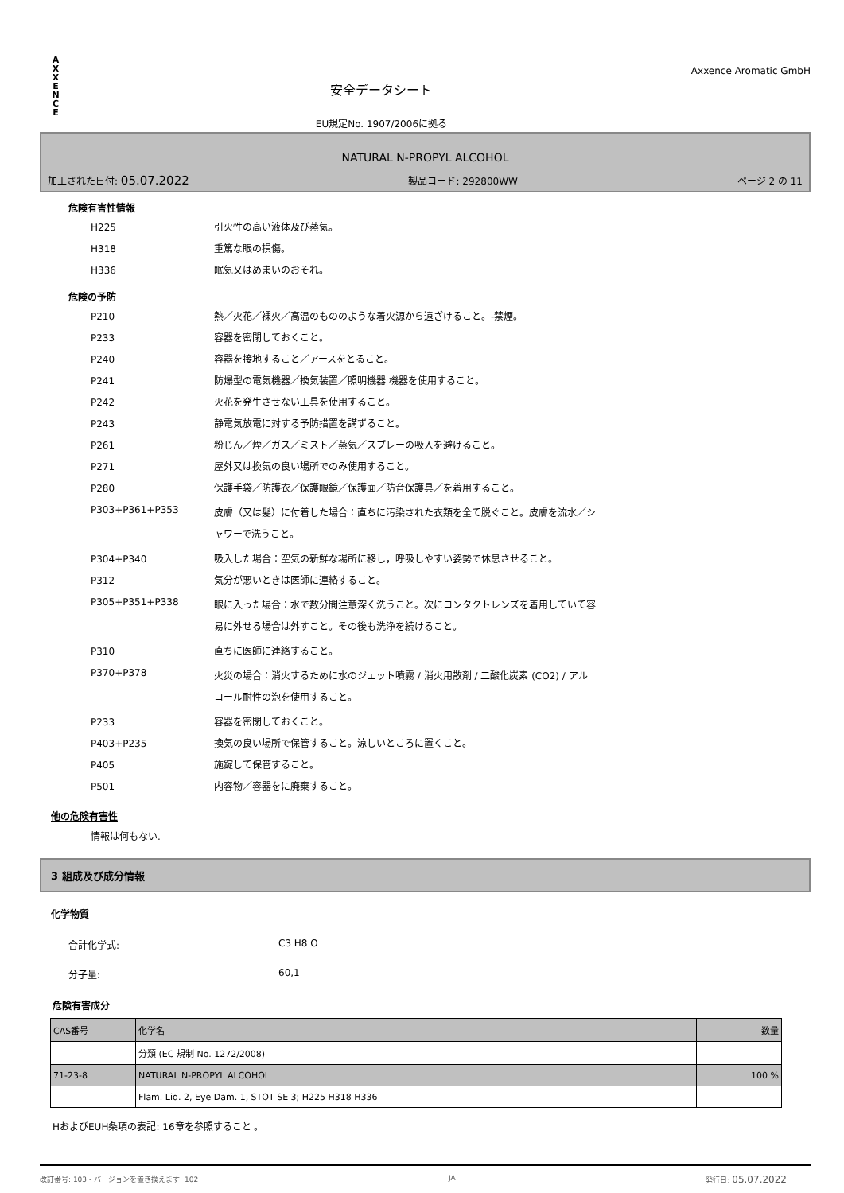A
X
X
E
N
C
E
安全データシート
EU規定No. 1907/2006に拠る
Axxence Aromatic GmbH
NATURAL N-PROPYL ALCOHOL
加工された日付: 05.07.2022 製品コード: 292800WW ページ 2 の 11
危険有害性情報
H225 引火性の高い液体及び蒸気。
H318 重篤な眼の損傷。
H336 眠気又はめまいのおそれ。
危険の予防
P210 熱／火花／裸火／高温のもののような着火源から遠ざけること。-禁煙。
P233 容器を密閉しておくこと。
P240 容器を接地すること／アースをとること。
P241 防爆型の電気機器／換気装置／照明機器 機器を使用すること。
P242 火花を発生させない工具を使用すること。
P243 静電気放電に対する予防措置を講ずること。
P261 粉じん／煙／ガス／ミスト／蒸気／スプレーの吸入を避けること。
P271 屋外又は換気の良い場所でのみ使用すること。
P280 保護手袋／防護衣／保護眼鏡／保護面／防音保護具／を着用すること。
P303+P361+P353 皮膚（又は髪）に付着した場合：直ちに汚染された衣類を全て脱ぐこと。皮膚を流水／シャワーで洗うこと。
P304+P340 吸入した場合：空気の新鮮な場所に移し，呼吸しやすい姿勢で休息させること。
P312 気分が悪いときは医師に連絡すること。
P305+P351+P338 眼に入った場合：水で数分間注意深く洗うこと。次にコンタクトレンズを着用していて容易に外せる場合は外すこと。その後も洗浄を続けること。
P310 直ちに医師に連絡すること。
P370+P378 火災の場合：消火するために水のジェット噴霧 / 消火用散剤 / 二酸化炭素 (CO2) / アルコール耐性の泡を使用すること。
P233 容器を密閉しておくこと。
P403+P235 換気の良い場所で保管すること。涼しいところに置くこと。
P405 施錠して保管すること。
P501 内容物／容器をに廃棄すること。
他の危険有害性
情報は何もない.
3 組成及び成分情報
化学物質
合計化学式: C3 H8 O
分子量: 60,1
危険有害成分
| CAS番号 | 化学名 | 数量 |
| | 分類 (EC 規制 No. 1272/2008) | |
| 71-23-8 | NATURAL N-PROPYL ALCOHOL | 100 % |
| | Flam. Liq. 2, Eye Dam. 1, STOT SE 3; H225 H318 H336 | |
HおよびEUH条項の表記: 16章を参照すること 。
改訂番号: 103 - バージョンを置き換えます: 102 JA 発行日: 05.07.2022